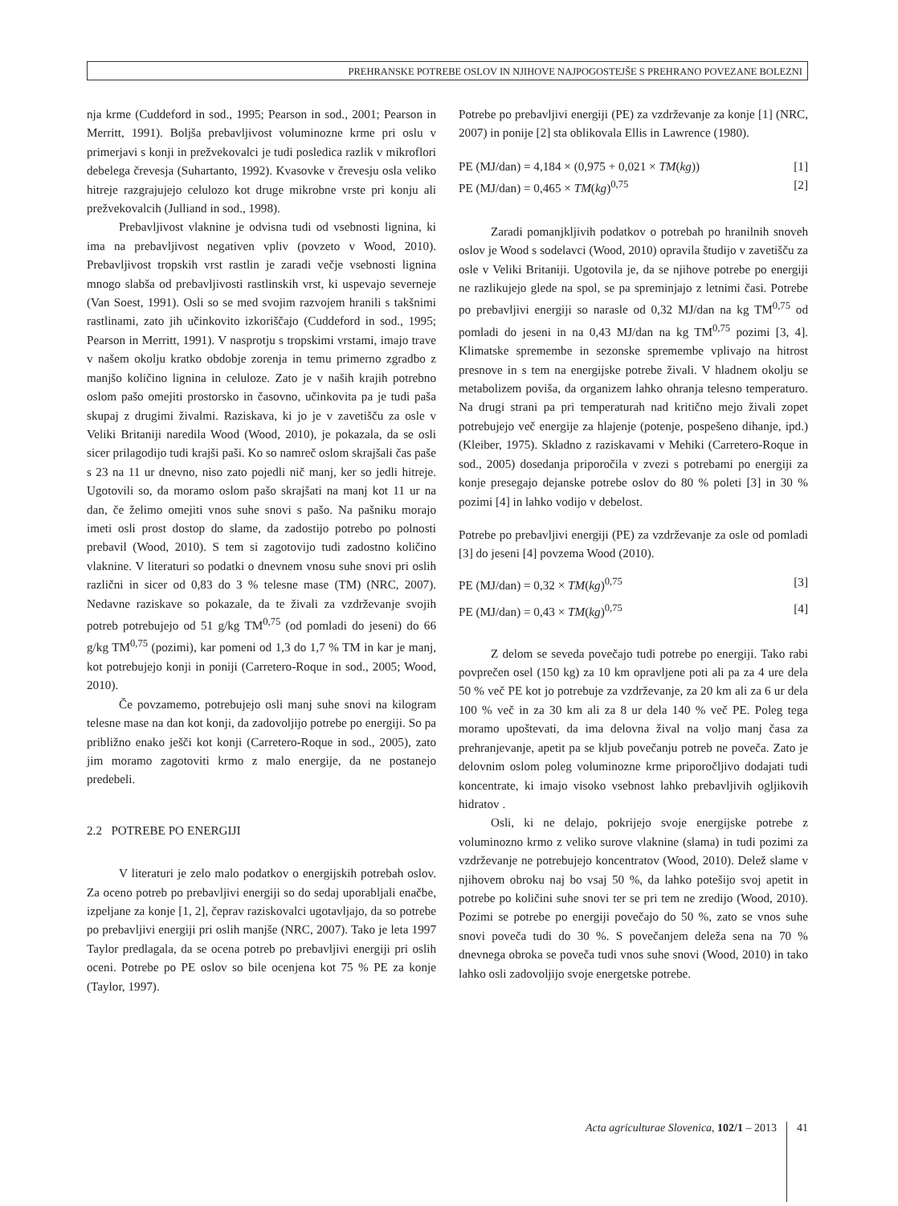PREHRANSKE POTREBE OSLOV IN NJIHOVE NAJPOGOSTEJŠE S PREHRANO POVEZANE BOLEZNI
nja krme (Cuddeford in sod., 1995; Pearson in sod., 2001; Pearson in Merritt, 1991). Boljša prebavljivost voluminozne krme pri oslu v primerjavi s konji in prežvekovalci je tudi posledica razlik v mikroflori debelega črevesja (Suhartanto, 1992). Kvasovke v črevesju osla veliko hitreje razgrajujejo celulozo kot druge mikrobne vrste pri konju ali prežvekovalcih (Julliand in sod., 1998).
Prebavljivost vlaknine je odvisna tudi od vsebnosti lignina, ki ima na prebavljivost negativen vpliv (povzeto v Wood, 2010). Prebavljivost tropskih vrst rastlin je zaradi večje vsebnosti lignina mnogo slabša od prebavljivosti rastlinskih vrst, ki uspevajo severneje (Van Soest, 1991). Osli so se med svojim razvojem hranili s takšnimi rastlinami, zato jih učinkovito izkoriščajo (Cuddeford in sod., 1995; Pearson in Merritt, 1991). V nasprotju s tropskimi vrstami, imajo trave v našem okolju kratko obdobje zorenja in temu primerno zgradbo z manjšo količino lignina in celuloze. Zato je v naših krajih potrebno oslom pašo omejiti prostorsko in časovno, učinkovita pa je tudi paša skupaj z drugimi živalmi. Raziskava, ki jo je v zavetišču za osle v Veliki Britaniji naredila Wood (Wood, 2010), je pokazala, da se osli sicer prilagodijo tudi krajši paši. Ko so namreč oslom skrajšali čas paše s 23 na 11 ur dnevno, niso zato pojedli nič manj, ker so jedli hitreje. Ugotovili so, da moramo oslom pašo skrajšati na manj kot 11 ur na dan, če želimo omejiti vnos suhe snovi s pašo. Na pašniku morajo imeti osli prost dostop do slame, da zadostijo potrebo po polnosti prebavil (Wood, 2010). S tem si zagotovijo tudi zadostno količino vlaknine. V literaturi so podatki o dnevnem vnosu suhe snovi pri oslih različni in sicer od 0,83 do 3 % telesne mase (TM) (NRC, 2007). Nedavne raziskave so pokazale, da te živali za vzdrževanje svojih potreb potrebujejo od 51 g/kg TM<sup>0,75</sup> (od pomladi do jeseni) do 66 g/kg TM<sup>0,75</sup> (pozimi), kar pomeni od 1,3 do 1,7 % TM in kar je manj, kot potrebujejo konji in poniji (Carretero-Roque in sod., 2005; Wood, 2010).
Če povzamemo, potrebujejo osli manj suhe snovi na kilogram telesne mase na dan kot konji, da zadovoljijo potrebe po energiji. So pa približno enako ješči kot konji (Carretero-Roque in sod., 2005), zato jim moramo zagotoviti krmo z malo energije, da ne postanejo predebeli.
2.2 POTREBE PO ENERGIJI
V literaturi je zelo malo podatkov o energijskih potrebah oslov. Za oceno potreb po prebavljivi energiji so do sedaj uporabljali enačbe, izpeljane za konje [1, 2], čeprav raziskovalci ugotavljajo, da so potrebe po prebavljivi energiji pri oslih manjše (NRC, 2007). Tako je leta 1997 Taylor predlagala, da se ocena potreb po prebavljivi energiji pri oslih oceni. Potrebe po PE oslov so bile ocenjena kot 75 % PE za konje (Taylor, 1997).
Potrebe po prebavljivi energiji (PE) za vzdrževanje za konje [1] (NRC, 2007) in ponije [2] sta oblikovala Ellis in Lawrence (1980).
PE (MJ/dan) = 4,184 × (0,975 + 0,021 × TM(kg)) [1]
PE (MJ/dan) = 0,465 × TM(kg)<sup>0,75</sup> [2]
Zaradi pomanjkljivih podatkov o potrebah po hranilnih snoveh oslov je Wood s sodelavci (Wood, 2010) opravila študijo v zavetišču za osle v Veliki Britaniji. Ugotovila je, da se njihove potrebe po energiji ne razlikujejo glede na spol, se pa spreminjajo z letnimi časi. Potrebe po prebavljivi energiji so narasle od 0,32 MJ/dan na kg TM<sup>0,75</sup> od pomladi do jeseni in na 0,43 MJ/dan na kg TM<sup>0,75</sup> pozimi [3, 4]. Klimatske spremembe in sezonske spremembe vplivajo na hitrost presnove in s tem na energijske potrebe živali. V hladnem okolju se metabolizem poviša, da organizem lahko ohranja telesno temperaturo. Na drugi strani pa pri temperaturah nad kritično mejo živali zopet potrebujejo več energije za hlajenje (potenje, pospešeno dihanje, ipd.) (Kleiber, 1975). Skladno z raziskavami v Mehiki (Carretero-Roque in sod., 2005) dosedanja priporočila v zvezi s potrebami po energiji za konje presegajo dejanske potrebe oslov do 80 % poleti [3] in 30 % pozimi [4] in lahko vodijo v debelost.
Potrebe po prebavljivi energiji (PE) za vzdrževanje za osle od pomladi [3] do jeseni [4] povzema Wood (2010).
PE (MJ/dan) = 0,32 × TM(kg)<sup>0,75</sup> [3]
PE (MJ/dan) = 0,43 × TM(kg)<sup>0,75</sup> [4]
Z delom se seveda povečajo tudi potrebe po energiji. Tako rabi povprečen osel (150 kg) za 10 km opravljene poti ali pa za 4 ure dela 50 % več PE kot jo potrebuje za vzdrževanje, za 20 km ali za 6 ur dela 100 % več in za 30 km ali za 8 ur dela 140 % več PE. Poleg tega moramo upoštevati, da ima delovna žival na voljo manj časa za prehranjevanje, apetit pa se kljub povečanju potreb ne poveča. Zato je delovnim oslom poleg voluminozne krme priporočljivo dodajati tudi koncentrate, ki imajo visoko vsebnost lahko prebavljivih ogljikovih hidratov .
Osli, ki ne delajo, pokrijejo svoje energijske potrebe z voluminozno krmo z veliko surove vlaknine (slama) in tudi pozimi za vzdrževanje ne potrebujejo koncentratov (Wood, 2010). Delež slame v njihovem obroku naj bo vsaj 50 %, da lahko potešijo svoj apetit in potrebe po količini suhe snovi ter se pri tem ne zredijo (Wood, 2010). Pozimi se potrebe po energiji povečajo do 50 %, zato se vnos suhe snovi poveča tudi do 30 %. S povečanjem deleža sena na 70 % dnevnega obroka se poveča tudi vnos suhe snovi (Wood, 2010) in tako lahko osli zadovoljijo svoje energetske potrebe.
Acta agriculturae Slovenica, 102/1 – 2013 41